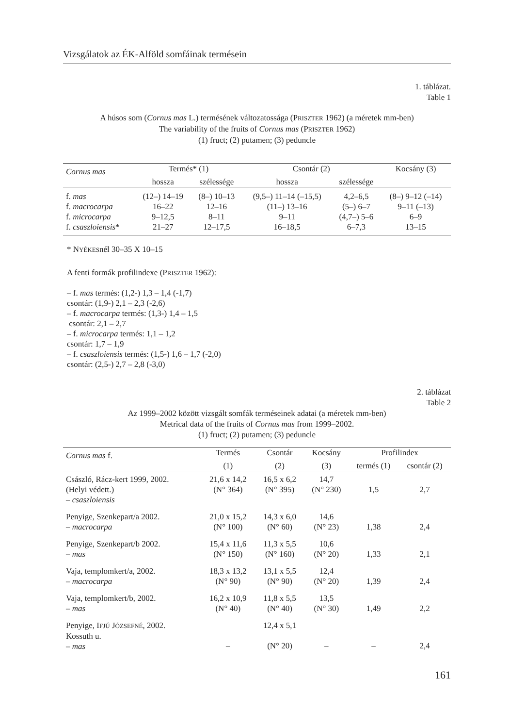Vizsgálatok az ÉK-Alföld somfáinak termésein
1. táblázat.
Table 1
A húsos som (Cornus mas L.) termésének változatossága (PRISZTER 1962) (a méretek mm-ben)
The variability of the fruits of Cornus mas (PRISZTER 1962)
(1) fruct; (2) putamen; (3) peduncle
| Cornus mas | Termés* (1) | | Csontár (2) | | Kocsány (3) |
| --- | --- | --- | --- | --- | --- |
| | hossza | szélessége | hossza | szélessége | |
| f. mas | (12–) 14–19 | (8–) 10–13 | (9,5–) 11–14 (–15,5) | 4,2–6,5 | (8–) 9–12 (–14) |
| f. macrocarpa | 16–22 | 12–16 | (11–) 13–16 | (5–) 6–7 | 9–11 (–13) |
| f. microcarpa | 9–12,5 | 8–11 | 9–11 | (4,7–) 5–6 | 6–9 |
| f. csaszloiensis * | 21–27 | 12–17,5 | 16–18,5 | 6–7,3 | 13–15 |
* NYÉKESnél 30–35 X 10–15
A fenti formák profilindexe (PRISZTER 1962):
– f. mas termés: (1,2-) 1,3 – 1,4 (-1,7)
csontár: (1,9-) 2,1 – 2,3 (-2,6)
– f. macrocarpa termés: (1,3-) 1,4 – 1,5
csontár: 2,1 – 2,7
– f. microcarpa termés: 1,1 – 1,2
csontár: 1,7 – 1,9
– f. csaszloiensis termés: (1,5-) 1,6 – 1,7 (-2,0)
csontár: (2,5-) 2,7 – 2,8 (-3,0)
2. táblázat
Table 2
Az 1999–2002 között vizsgált somfák terméseinek adatai (a méretek mm-ben)
Metrical data of the fruits of Cornus mas from 1999–2002.
(1) fruct; (2) putamen; (3) peduncle
| Cornus mas f. | Termés | Csontár | Kocsány | Profilindex | |
| --- | --- | --- | --- | --- | --- |
| | (1) | (2) | (3) | termés (1) | csontár (2) |
| Császló, Rácz-kert 1999, 2002. (Helyi védett.) – csaszloiensis | 21,6 x 14,2 (N° 364) | 16,5 x 6,2 (N° 395) | 14,7 (N° 230) | 1,5 | 2,7 |
| Penyige, Szenkepart/a 2002. – macrocarpa | 21,0 x 15,2 (N° 100) | 14,3 x 6,0 (N° 60) | 14,6 (N° 23) | 1,38 | 2,4 |
| Penyige, Szenkepart/b 2002. – mas | 15,4 x 11,6 (N° 150) | 11,3 x 5,5 (N° 160) | 10,6 (N° 20) | 1,33 | 2,1 |
| Vaja, templomkert/a, 2002. – macrocarpa | 18,3 x 13,2 (N° 90) | 13,1 x 5,5 (N° 90) | 12,4 (N° 20) | 1,39 | 2,4 |
| Vaja, templomkert/b, 2002. – mas | 16,2 x 10,9 (N° 40) | 11,8 x 5,5 (N° 40) | 13,5 (N° 30) | 1,49 | 2,2 |
| Penyige, I FJÚ J ÓZSEFNÉ , 2002. Kossuth u. – mas | – | 12,4 x 5,1 (N° 20) | – | – | 2,4 |
161